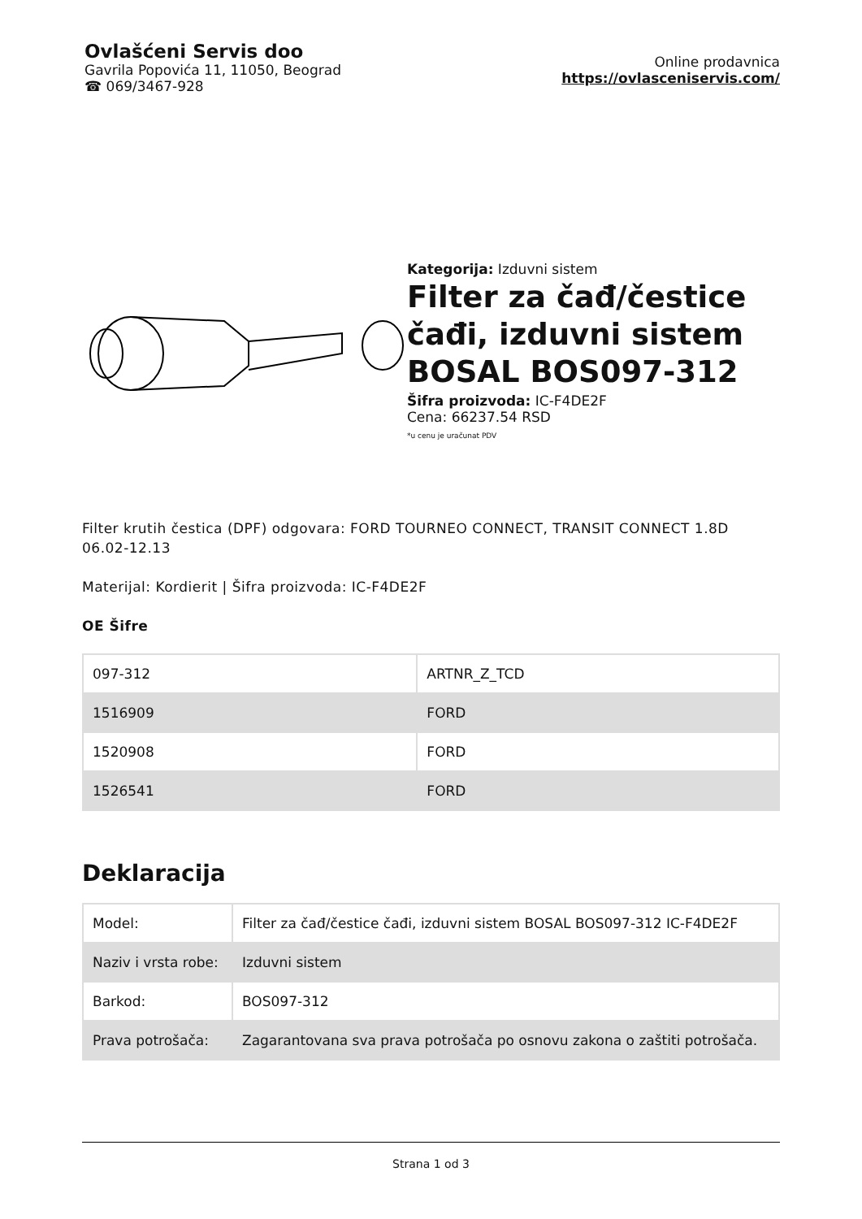Ovlašćeni Servis doo
Gavrila Popovića 11, 11050, Beograd
☎ 069/3467-928
Online prodavnica
https://ovlasceniservis.com/
Kategorija: Izduvni sistem
Filter za čađ/čestice čađi, izduvni sistem BOSAL BOS097-312
Šifra proizvoda: IC-F4DE2F
Cena: 66237.54 RSD
*u cenu je uračunat PDV
Filter krutih čestica (DPF) odgovara: FORD TOURNEO CONNECT, TRANSIT CONNECT 1.8D 06.02-12.13
Materijal: Kordierit | Šifra proizvoda: IC-F4DE2F
OE Šifre
| 097-312 | ARTNR_Z_TCD |
| 1516909 | FORD |
| 1520908 | FORD |
| 1526541 | FORD |
Deklaracija
| Model: | Filter za čađ/čestice čađi, izduvni sistem BOSAL BOS097-312 IC-F4DE2F |
| Naziv i vrsta robe: | Izduvni sistem |
| Barkod: | BOS097-312 |
| Prava potrošača: | Zagarantovana sva prava potrošača po osnovu zakona o zaštiti potrošača. |
Strana 1 od 3